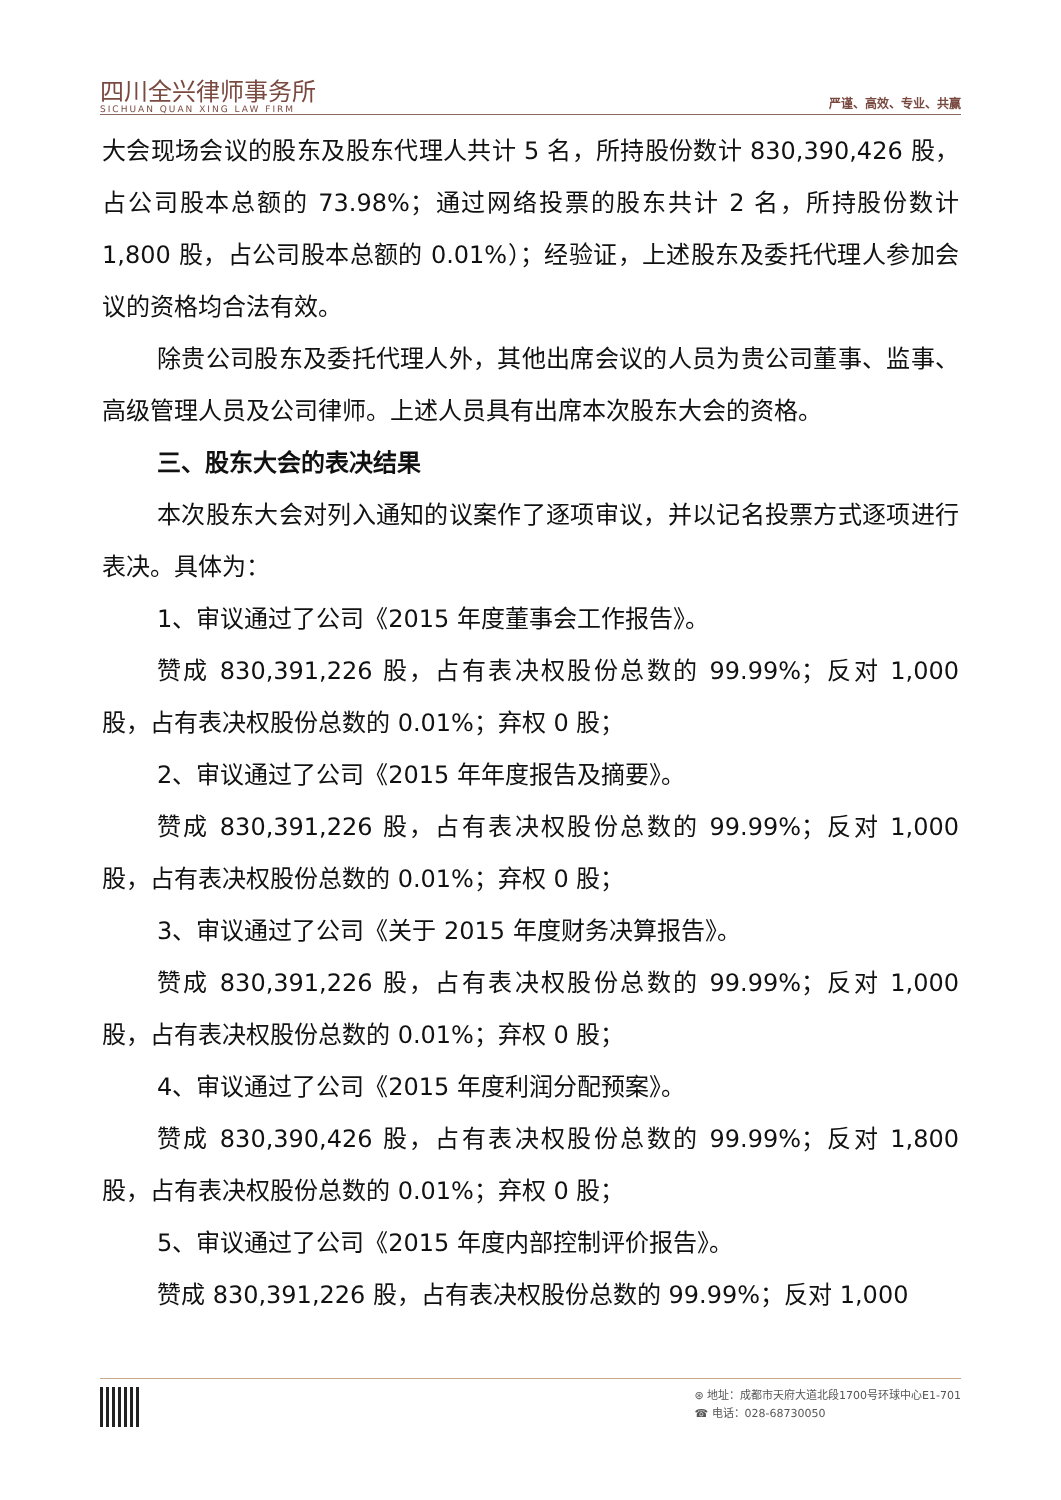四川全兴律师事务所
SICHUAN QUAN XING LAW FIRM
严谨、高效、专业、共赢
大会现场会议的股东及股东代理人共计 5 名，所持股份数计 830,390,426 股，占公司股本总额的 73.98%；通过网络投票的股东共计 2 名，所持股份数计 1,800 股，占公司股本总额的 0.01%）；经验证，上述股东及委托代理人参加会议的资格均合法有效。
除贵公司股东及委托代理人外，其他出席会议的人员为贵公司董事、监事、高级管理人员及公司律师。上述人员具有出席本次股东大会的资格。
三、股东大会的表决结果
本次股东大会对列入通知的议案作了逐项审议，并以记名投票方式逐项进行表决。具体为：
1、审议通过了公司《2015 年度董事会工作报告》。
赞成 830,391,226 股，占有表决权股份总数的 99.99%；反对 1,000 股，占有表决权股份总数的 0.01%；弃权 0 股；
2、审议通过了公司《2015 年年度报告及摘要》。
赞成 830,391,226 股，占有表决权股份总数的 99.99%；反对 1,000 股，占有表决权股份总数的 0.01%；弃权 0 股；
3、审议通过了公司《关于 2015 年度财务决算报告》。
赞成 830,391,226 股，占有表决权股份总数的 99.99%；反对 1,000 股，占有表决权股份总数的 0.01%；弃权 0 股；
4、审议通过了公司《2015 年度利润分配预案》。
赞成 830,390,426 股，占有表决权股份总数的 99.99%；反对 1,800 股，占有表决权股份总数的 0.01%；弃权 0 股；
5、审议通过了公司《2015 年度内部控制评价报告》。
赞成 830,391,226 股，占有表决权股份总数的 99.99%；反对 1,000
⊛ 地址：成都市天府大道北段1700号环球中心E1-701
☎ 电话：028-68730050